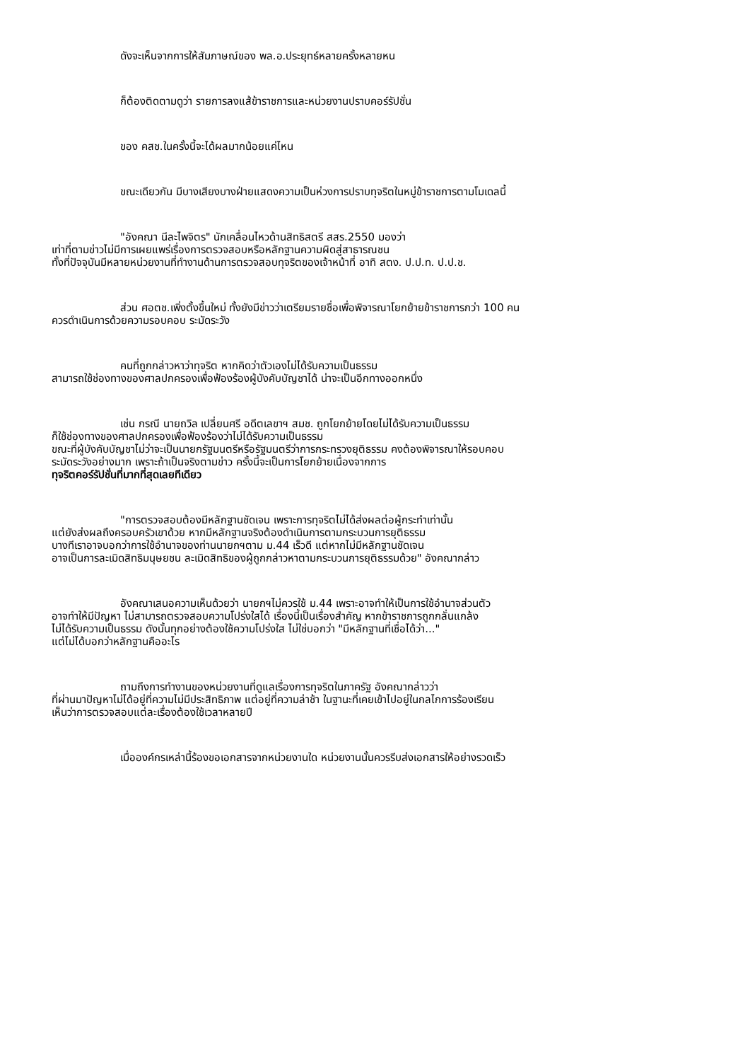ดังจะเห็นจากการให้สัมภาษณ์ของ พล.อ.ประยุทธ์หลายครั้งหลายหน
ก็ต้องติดตามดูว่า รายการลงแส้ข้าราชการและหน่วยงานปราบคอร์รัปชั่น
ของ คสช.ในครั้งนี้จะได้ผลมากน้อยแค่ไหน
ขณะเดียวกัน มีบางเสียงบางฝ่ายแสดงความเป็นห่วงการปราบทุจริตในหมู่ข้าราชการตามโมเดลนี้
"อังคณา นีละไพจิตร" นักเคลื่อนไหวด้านสิทธิสตรี สสร.2550 มองว่า
เท่าที่ตามข่าวไม่มีการเผยแพร่เรื่องการตรวจสอบหรือหลักฐานความผิดสู่สาธารณชน
ทั้งที่ปัจจุบันมีหลายหน่วยงานที่ทำงานด้านการตรวจสอบทุจริตของเจ้าหน้าที่ อาทิ สตง. ป.ป.ท. ป.ป.ช.
ส่วน ศอตช.เพิ่งตั้งขึ้นใหม่ ทั้งยังมีข่าวว่าเตรียมรายชื่อเพื่อพิจารณาโยกย้ายข้าราชการกว่า 100 คน
ควรดำเนินการด้วยความรอบคอบ ระมัดระวัง
คนที่ถูกกล่าวหาว่าทุจริต หากคิดว่าตัวเองไม่ได้รับความเป็นธรรม
สามารถใช้ช่องทางของศาลปกครองเพื่อฟ้องร้องผู้บังคับบัญชาได้ น่าจะเป็นอีกทางออกหนึ่ง
เช่น กรณี นายถวิล เปลี่ยนศรี อดีตเลขาฯ สมช. ถูกโยกย้ายโดยไม่ได้รับความเป็นธรรม
ก็ใช้ช่องทางของศาลปกครองเพื่อฟ้องร้องว่าไม่ได้รับความเป็นธรรม
ขณะที่ผู้บังคับบัญชาไม่ว่าจะเป็นนายกรัฐมนตรีหรือรัฐมนตรีว่าการกระทรวงยุติธรรม คงต้องพิจารณาให้รอบคอบ
ระมัดระวังอย่างมาก เพราะถ้าเป็นจริงตามข่าว ครั้งนี้จะเป็นการโยกย้ายเนื่องจากการ
ทุจริตคอร์รัปชั่นที่มากที่สุดเลยทีเดียว
"การตรวจสอบต้องมีหลักฐานชัดเจน เพราะการทุจริตไม่ได้ส่งผลต่อผู้กระทำเท่านั้น
แต่ยังส่งผลถึงครอบครัวเขาด้วย หากมีหลักฐานจริงต้องดำเนินการตามกระบวนการยุติธรรม
บางทีเราอาจบอกว่าการใช้อำนาจของท่านนายกฯตาม ม.44 เร็วดี แต่หากไม่มีหลักฐานชัดเจน
อาจเป็นการละเมิดสิทธิมนุษยชน ละเมิดสิทธิของผู้ถูกกล่าวหาตามกระบวนการยุติธรรมด้วย" อังคณากล่าว
อังคณาเสนอความเห็นด้วยว่า นายกฯไม่ควรใช้ ม.44 เพราะอาจทำให้เป็นการใช้อำนาจส่วนตัว
อาจทำให้มีปัญหา ไม่สามารถตรวจสอบความโปร่งใสได้ เรื่องนี้เป็นเรื่องสำคัญ หากข้าราชการถูกกลั่นแกล้ง
ไม่ได้รับความเป็นธรรม ดังนั้นทุกอย่างต้องใช้ความโปร่งใส ไม่ใช่บอกว่า "มีหลักฐานที่เชื่อได้ว่า..."
แต่ไม่ได้บอกว่าหลักฐานคืออะไร
ถามถึงการทำงานของหน่วยงานที่ดูแลเรื่องการทุจริตในภาครัฐ อังคณากล่าวว่า
ที่ผ่านมาปัญหาไม่ได้อยู่ที่ความไม่มีประสิทธิภาพ แต่อยู่ที่ความล่าช้า ในฐานะที่เคยเข้าไปอยู่ในกลไกการร้องเรียน
เห็นว่าการตรวจสอบแต่ละเรื่องต้องใช้เวลาหลายปี
เมื่อองค์กรเหล่านี้ร้องขอเอกสารจากหน่วยงานใด หน่วยงานนั้นควรรีบส่งเอกสารให้อย่างรวดเร็ว